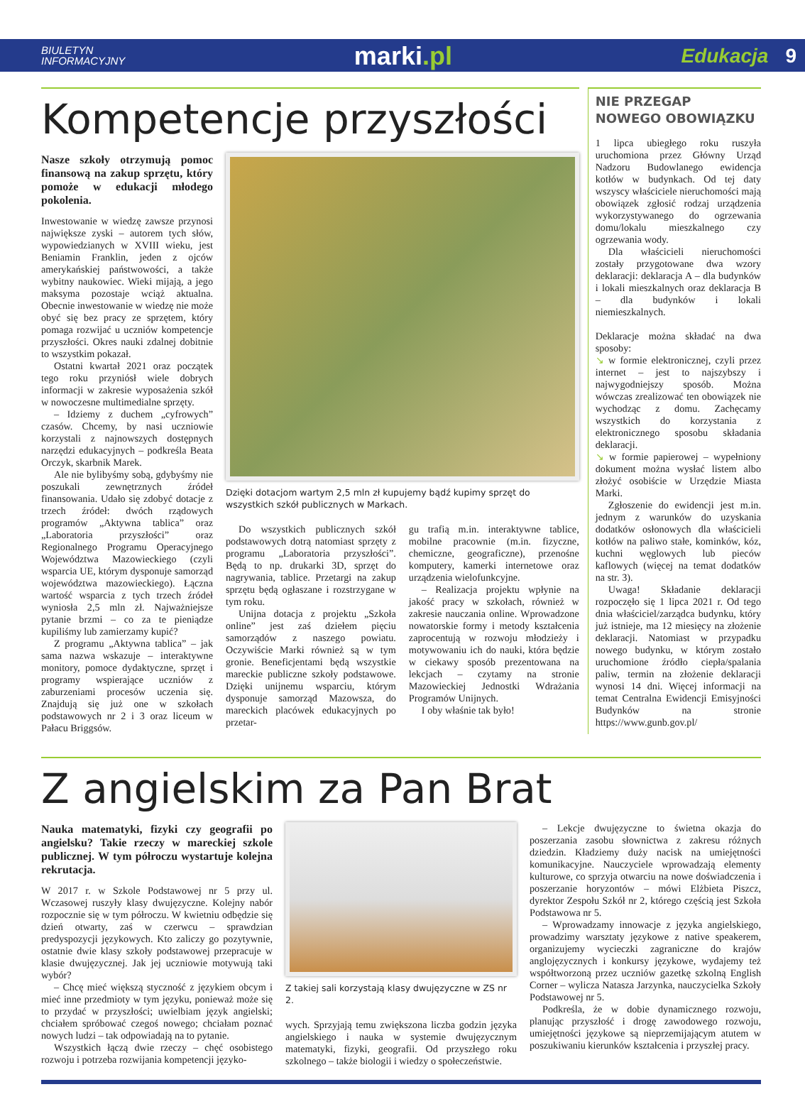BIULETYN
INFORMACYJNY
marki.pl
Edukacja 9
Kompetencje przyszłości
Nasze szkoły otrzymują pomoc finansową na zakup sprzętu, który pomoże w edukacji młodego pokolenia.
Inwestowanie w wiedzę zawsze przynosi największe zyski – autorem tych słów, wypowiedzianych w XVIII wieku, jest Beniamin Franklin, jeden z ojców amerykańskiej państwowości, a także wybitny naukowiec. Wieki mijają, a jego maksyma pozostaje wciąż aktualna. Obecnie inwestowanie w wiedzę nie może obyć się bez pracy ze sprzętem, który pomaga rozwijać u uczniów kompetencje przyszłości. Okres nauki zdalnej dobitnie to wszystkim pokazał.
Ostatni kwartał 2021 oraz początek tego roku przyniósł wiele dobrych informacji w zakresie wyposażenia szkół w nowoczesne multimedialne sprzęty.
– Idziemy z duchem „cyfrowych” czasów. Chcemy, by nasi uczniowie korzystali z najnowszych dostępnych narzędzi edukacyjnych – podkreśla Beata Orczyk, skarbnik Marek.
Ale nie bylibyśmy sobą, gdybyśmy nie poszukali zewnętrznych źródeł finansowania. Udało się zdobyć dotacje z trzech źródeł: dwóch rządowych programów „Aktywna tablica” oraz „Laboratoria przyszłości” oraz Regionalnego Programu Operacyjnego Województwa Mazowieckiego (czyli wsparcia UE, którym dysponuje samorząd województwa mazowieckiego). Łączna wartość wsparcia z tych trzech źródeł wyniosła 2,5 mln zł. Najważniejsze pytanie brzmi – co za te pieniądze kupiliśmy lub zamierzamy kupić?
Z programu „Aktywna tablica” – jak sama nazwa wskazuje – interaktywne monitory, pomoce dydaktyczne, sprzęt i programy wspierające uczniów z zaburzeniami procesów uczenia się. Znajdują się już one w szkołach podstawowych nr 2 i 3 oraz liceum w Pałacu Briggsów.
Dzięki dotacjom wartym 2,5 mln zł kupujemy bądź kupimy sprzęt do wszystkich szkół publicznych w Markach.
Do wszystkich publicznych szkół podstawowych dotrą natomiast sprzęty z programu „Laboratoria przyszłości”. Będą to np. drukarki 3D, sprzęt do nagrywania, tablice. Przetargi na zakup sprzętu będą ogłaszane i rozstrzygane w tym roku.
Unijna dotacja z projektu „Szkoła online” jest zaś dziełem pięciu samorządów z naszego powiatu. Oczywiście Marki również są w tym gronie. Beneficjentami będą wszystkie mareckie publiczne szkoły podstawowe. Dzięki unijnemu wsparciu, którym dysponuje samorząd Mazowsza, do mareckich placówek edukacyjnych po przetar-
gu trafią m.in. interaktywne tablice, mobilne pracownie (m.in. fizyczne, chemiczne, geograficzne), przenośne komputery, kamerki internetowe oraz urządzenia wielofunkcyjne.
– Realizacja projektu wpłynie na jakość pracy w szkołach, również w zakresie nauczania online. Wprowadzone nowatorskie formy i metody kształcenia zaprocentują w rozwoju młodzieży i motywowaniu ich do nauki, która będzie w ciekawy sposób prezentowana na lekcjach – czytamy na stronie Mazowieckiej Jednostki Wdrażania Programów Unijnych.
I oby właśnie tak było!
NIE PRZEGAP
NOWEGO OBOWIĄZKU
1 lipca ubiegłego roku ruszyła uruchomiona przez Główny Urząd Nadzoru Budowlanego ewidencja kotłów w budynkach. Od tej daty wszyscy właściciele nieruchomości mają obowiązek zgłosić rodzaj urządzenia wykorzystywanego do ogrzewania domu/lokalu mieszkalnego czy ogrzewania wody.
Dla właścicieli nieruchomości zostały przygotowane dwa wzory deklaracji: deklaracja A – dla budynków i lokali mieszkalnych oraz deklaracja B – dla budynków i lokali niemieszkalnych.
Deklaracje można składać na dwa sposoby:
↘ w formie elektronicznej, czyli przez internet – jest to najszybszy i najwygodniejszy sposób. Można wówczas zrealizować ten obowiązek nie wychodząc z domu. Zachęcamy wszystkich do korzystania z elektronicznego sposobu składania deklaracji.
↘ w formie papierowej – wypełniony dokument można wysłać listem albo złożyć osobiście w Urzędzie Miasta Marki.
Zgłoszenie do ewidencji jest m.in. jednym z warunków do uzyskania dodatków osłonowych dla właścicieli kotłów na paliwo stałe, kominków, kóz, kuchni węglowych lub pieców kaflowych (więcej na temat dodatków na str. 3).
Uwaga! Składanie deklaracji rozpoczęło się 1 lipca 2021 r. Od tego dnia właściciel/zarządca budynku, który już istnieje, ma 12 miesięcy na złożenie deklaracji. Natomiast w przypadku nowego budynku, w którym zostało uruchomione źródło ciepła/spalania paliw, termin na złożenie deklaracji wynosi 14 dni. Więcej informacji na temat Centralna Ewidencji Emisyjności Budynków na stronie https://www.gunb.gov.pl/
Z angielskim za Pan Brat
Nauka matematyki, fizyki czy geografii po angielsku? Takie rzeczy w mareckiej szkole publicznej. W tym półroczu wystartuje kolejna rekrutacja.
W 2017 r. w Szkole Podstawowej nr 5 przy ul. Wczasowej ruszyły klasy dwujęzyczne. Kolejny nabór rozpocznie się w tym półroczu. W kwietniu odbędzie się dzień otwarty, zaś w czerwcu – sprawdzian predyspozycji językowych. Kto zaliczy go pozytywnie, ostatnie dwie klasy szkoły podstawowej przepracuje w klasie dwujęzycznej. Jak jej uczniowie motywują taki wybór?
– Chcę mieć większą styczność z językiem obcym i mieć inne przedmioty w tym języku, ponieważ może się to przydać w przyszłości; uwielbiam język angielski; chciałem spróbować czegoś nowego; chciałam poznać nowych ludzi – tak odpowiadają na to pytanie.
Wszystkich łączą dwie rzeczy – chęć osobistego rozwoju i potrzeba rozwijania kompetencji języko-
Z takiej sali korzystają klasy dwujęzyczne w ZS nr 2.
wych. Sprzyjają temu zwiększona liczba godzin języka angielskiego i nauka w systemie dwujęzycznym matematyki, fizyki, geografii. Od przyszłego roku szkolnego – także biologii i wiedzy o społeczeństwie.
– Lekcje dwujęzyczne to świetna okazja do poszerzania zasobu słownictwa z zakresu różnych dziedzin. Kładziemy duży nacisk na umiejętności komunikacyjne. Nauczyciele wprowadzają elementy kulturowe, co sprzyja otwarciu na nowe doświadczenia i poszerzanie horyzontów – mówi Elżbieta Piszcz, dyrektor Zespołu Szkół nr 2, którego częścią jest Szkoła Podstawowa nr 5.
– Wprowadzamy innowacje z języka angielskiego, prowadzimy warsztaty językowe z native speakerem, organizujemy wycieczki zagraniczne do krajów anglojęzycznych i konkursy językowe, wydajemy też współtworzoną przez uczniów gazetkę szkolną English Corner – wylicza Natasza Jarzynka, nauczycielka Szkoły Podstawowej nr 5.
Podkreśla, że w dobie dynamicznego rozwoju, planując przyszłość i drogę zawodowego rozwoju, umiejętności językowe są nieprzemijającym atutem w poszukiwaniu kierunków kształcenia i przyszłej pracy.